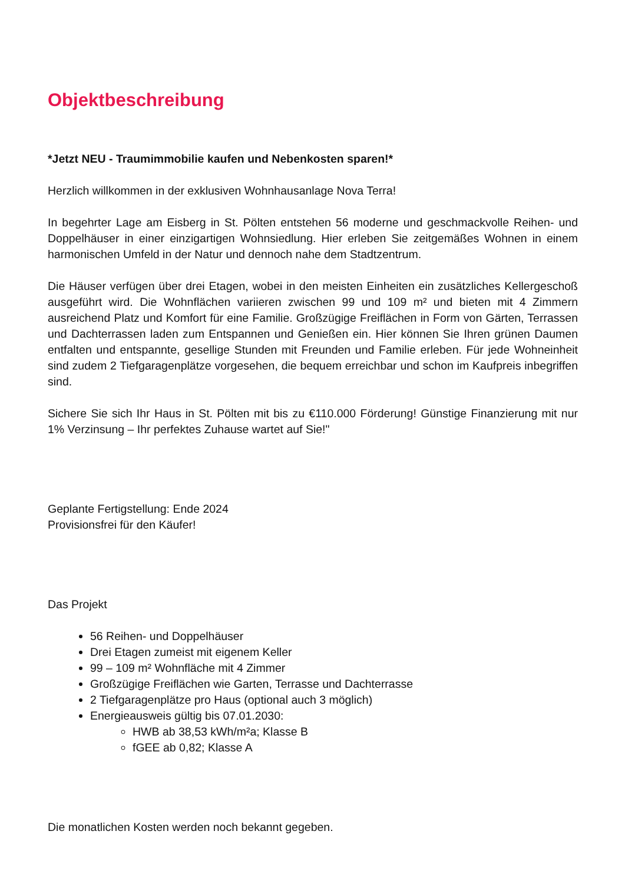Objektbeschreibung
*Jetzt NEU - Traumimmobilie kaufen und Nebenkosten sparen!*
Herzlich willkommen in der exklusiven Wohnhausanlage Nova Terra!
In begehrter Lage am Eisberg in St. Pölten entstehen 56 moderne und geschmackvolle Reihen- und Doppelhäuser in einer einzigartigen Wohnsiedlung. Hier erleben Sie zeitgemäßes Wohnen in einem harmonischen Umfeld in der Natur und dennoch nahe dem Stadtzentrum.
Die Häuser verfügen über drei Etagen, wobei in den meisten Einheiten ein zusätzliches Kellergeschoß ausgeführt wird. Die Wohnflächen variieren zwischen 99 und 109 m² und bieten mit 4 Zimmern ausreichend Platz und Komfort für eine Familie. Großzügige Freiflächen in Form von Gärten, Terrassen und Dachterrassen laden zum Entspannen und Genießen ein. Hier können Sie Ihren grünen Daumen entfalten und entspannte, gesellige Stunden mit Freunden und Familie erleben. Für jede Wohneinheit sind zudem 2 Tiefgaragenplätze vorgesehen, die bequem erreichbar und schon im Kaufpreis inbegriffen sind.
Sichere Sie sich Ihr Haus in St. Pölten mit bis zu €110.000 Förderung! Günstige Finanzierung mit nur 1% Verzinsung – Ihr perfektes Zuhause wartet auf Sie!"
Geplante Fertigstellung: Ende 2024
Provisionsfrei für den Käufer!
Das Projekt
56 Reihen- und Doppelhäuser
Drei Etagen zumeist mit eigenem Keller
99 – 109 m² Wohnfläche mit 4 Zimmer
Großzügige Freiflächen wie Garten, Terrasse und Dachterrasse
2 Tiefgaragenplätze pro Haus (optional auch 3 möglich)
Energieausweis gültig bis 07.01.2030:
HWB ab 38,53 kWh/m²a; Klasse B
fGEE ab 0,82; Klasse A
Die monatlichen Kosten werden noch bekannt gegeben.